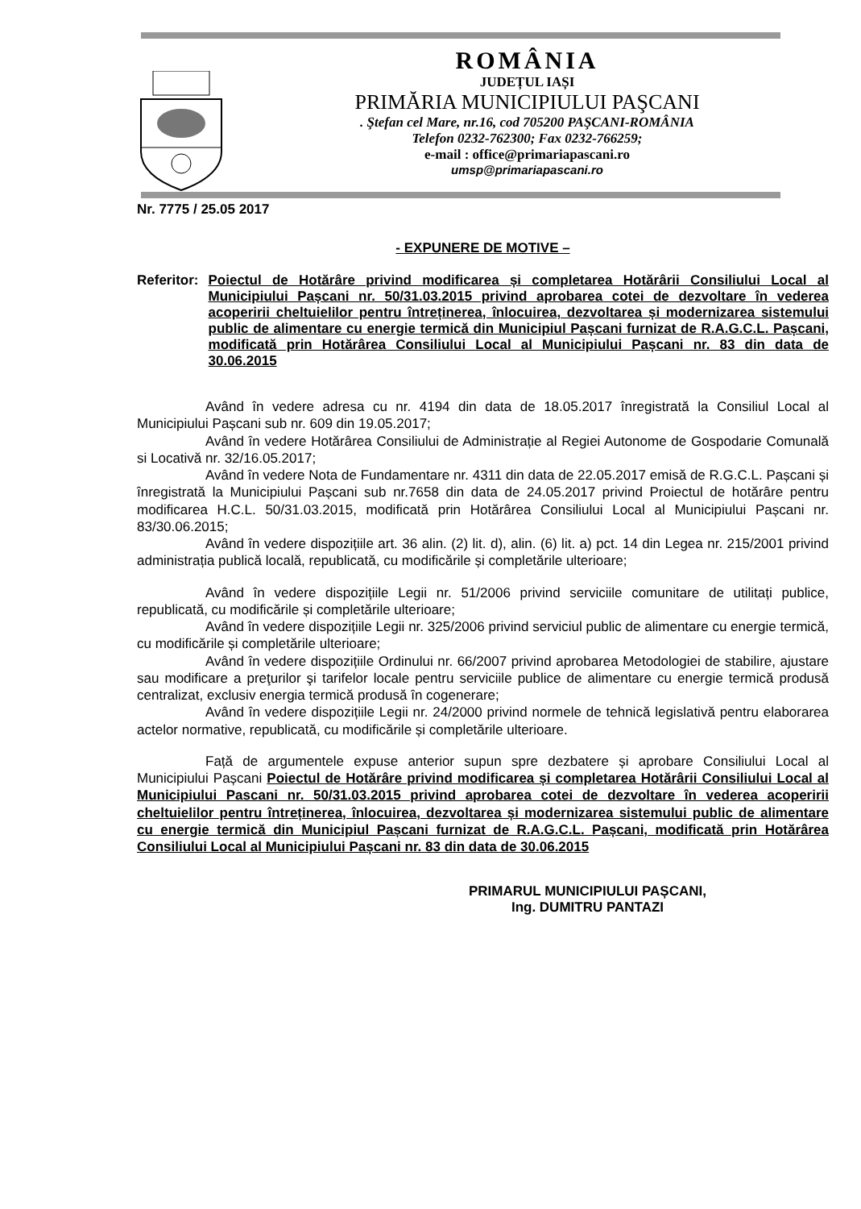ROMÂNIA
JUDEȚUL IAȘI
PRIMĂRIA MUNICIPIULUI PAŞCANI
. Ştefan cel Mare, nr.16, cod 705200 PAŞCANI-ROMÂNIA
Telefon 0232-762300; Fax 0232-766259;
e-mail : office@primariapascani.ro
umsp@primariapascani.ro
Nr. 7775 / 25.05 2017
- EXPUNERE DE MOTIVE –
Referitor: Poiectul de Hotărâre privind modificarea și completarea Hotărârii Consiliului Local al Municipiului Pașcani nr. 50/31.03.2015 privind aprobarea cotei de dezvoltare în vederea acoperirii cheltuielilor pentru întreținerea, înlocuirea, dezvoltarea și modernizarea sistemului public de alimentare cu energie termică din Municipiul Pașcani furnizat de R.A.G.C.L. Pașcani, modificată prin Hotărârea Consiliului Local al Municipiului Pașcani nr. 83 din data de 30.06.2015
Având în vedere adresa cu nr. 4194 din data de 18.05.2017 înregistrată la Consiliul Local al Municipiului Pașcani sub nr. 609 din 19.05.2017;
Având în vedere Hotărârea Consiliului de Administrație al Regiei Autonome de Gospodarie Comunală si Locativă nr. 32/16.05.2017;
Având în vedere Nota de Fundamentare nr. 4311 din data de 22.05.2017 emisă de R.G.C.L. Pașcani și înregistrată la Municipiului Pașcani sub nr.7658 din data de 24.05.2017 privind Proiectul de hotărâre pentru modificarea H.C.L. 50/31.03.2015, modificată prin Hotărârea Consiliului Local al Municipiului Pașcani nr. 83/30.06.2015;
Având în vedere dispozițiile art. 36 alin. (2) lit. d), alin. (6) lit. a) pct. 14 din Legea nr. 215/2001 privind administrația publică locală, republicată, cu modificările și completările ulterioare;
Având în vedere dispozițiile Legii nr. 51/2006 privind serviciile comunitare de utilitați publice, republicată, cu modificările și completările ulterioare;
Având în vedere dispozițiile Legii nr. 325/2006 privind serviciul public de alimentare cu energie termică, cu modificările și completările ulterioare;
Având în vedere dispozițiile Ordinului nr. 66/2007 privind aprobarea Metodologiei de stabilire, ajustare sau modificare a preţurilor şi tarifelor locale pentru serviciile publice de alimentare cu energie termică produsă centralizat, exclusiv energia termică produsă în cogenerare;
Având în vedere dispozițiile Legii nr. 24/2000 privind normele de tehnică legislativă pentru elaborarea actelor normative, republicată, cu modificările și completările ulterioare.
Față de argumentele expuse anterior supun spre dezbatere și aprobare Consiliului Local al Municipiului Pașcani Poiectul de Hotărâre privind modificarea și completarea Hotărârii Consiliului Local al Municipiului Pascani nr. 50/31.03.2015 privind aprobarea cotei de dezvoltare în vederea acoperirii cheltuielilor pentru întreținerea, înlocuirea, dezvoltarea și modernizarea sistemului public de alimentare cu energie termică din Municipiul Pașcani furnizat de R.A.G.C.L. Pașcani, modificată prin Hotărârea Consiliului Local al Municipiului Pașcani nr. 83 din data de 30.06.2015
PRIMARUL MUNICIPIULUI PAȘCANI,
Ing. DUMITRU PANTAZI